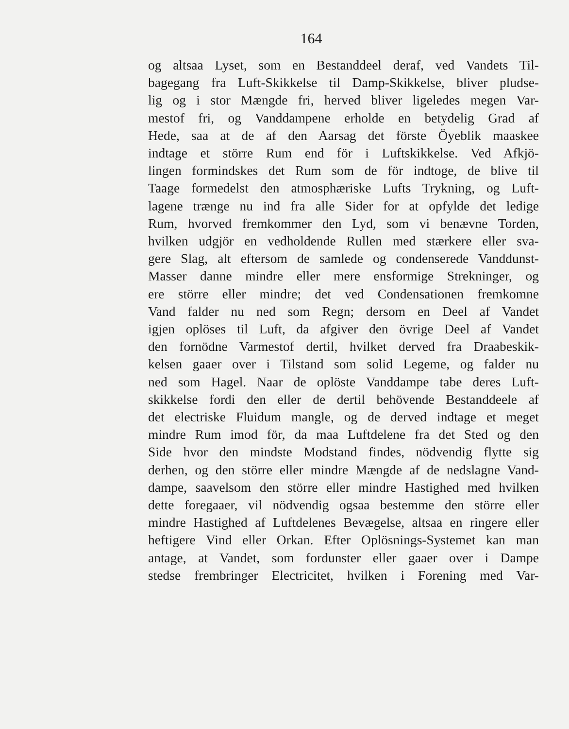164
og altsaa Lyset, som en Bestanddeel deraf, ved Vandets Til-
bagegang fra Luft-Skikkelse til Damp-Skikkelse, bliver pludse-
lig og i stor Mængde fri, herved bliver ligeledes megen Var-
mestof fri, og Vanddampene erholde en betydelig Grad af
Hede, saa at de af den Aarsag det förste Öyeblik maaskee
indtage et större Rum end för i Luftskikkelse. Ved Afkjö-
lingen formindskes det Rum som de för indtoge, de blive til
Taage formedelst den atmosphæriske Lufts Trykning, og Luft-
lagene trænge nu ind fra alle Sider for at opfylde det ledige
Rum, hvorved fremkommer den Lyd, som vi benævne Torden,
hvilken udgjör en vedholdende Rullen med stærkere eller sva-
gere Slag, alt eftersom de samlede og condenserede Vanddunst-
Masser danne mindre eller mere ensformige Strekninger, og
ere större eller mindre; det ved Condensationen fremkomne
Vand falder nu ned som Regn; dersom en Deel af Vandet
igjen oplöses til Luft, da afgiver den övrige Deel af Vandet
den fornödne Varmestof dertil, hvilket derved fra Draabeskik-
kelsen gaaer over i Tilstand som solid Legeme, og falder nu
ned som Hagel. Naar de oplöste Vanddampe tabe deres Luft-
skikkelse fordi den eller de dertil behövende Bestanddeele af
det electriske Fluidum mangle, og de derved indtage et meget
mindre Rum imod för, da maa Luftdelene fra det Sted og den
Side hvor den mindste Modstand findes, nödvendig flytte sig
derhen, og den större eller mindre Mængde af de nedslagne Vand-
dampe, saavelsom den större eller mindre Hastighed med hvilken
dette foregaaer, vil nödvendig ogsaa bestemme den större eller
mindre Hastighed af Luftdelenes Bevægelse, altsaa en ringere eller
heftigere Vind eller Orkan. Efter Oplösnings-Systemet kan man
antage, at Vandet, som fordunster eller gaaer over i Dampe
stedse frembringer Electricitet, hvilken i Forening med Var-